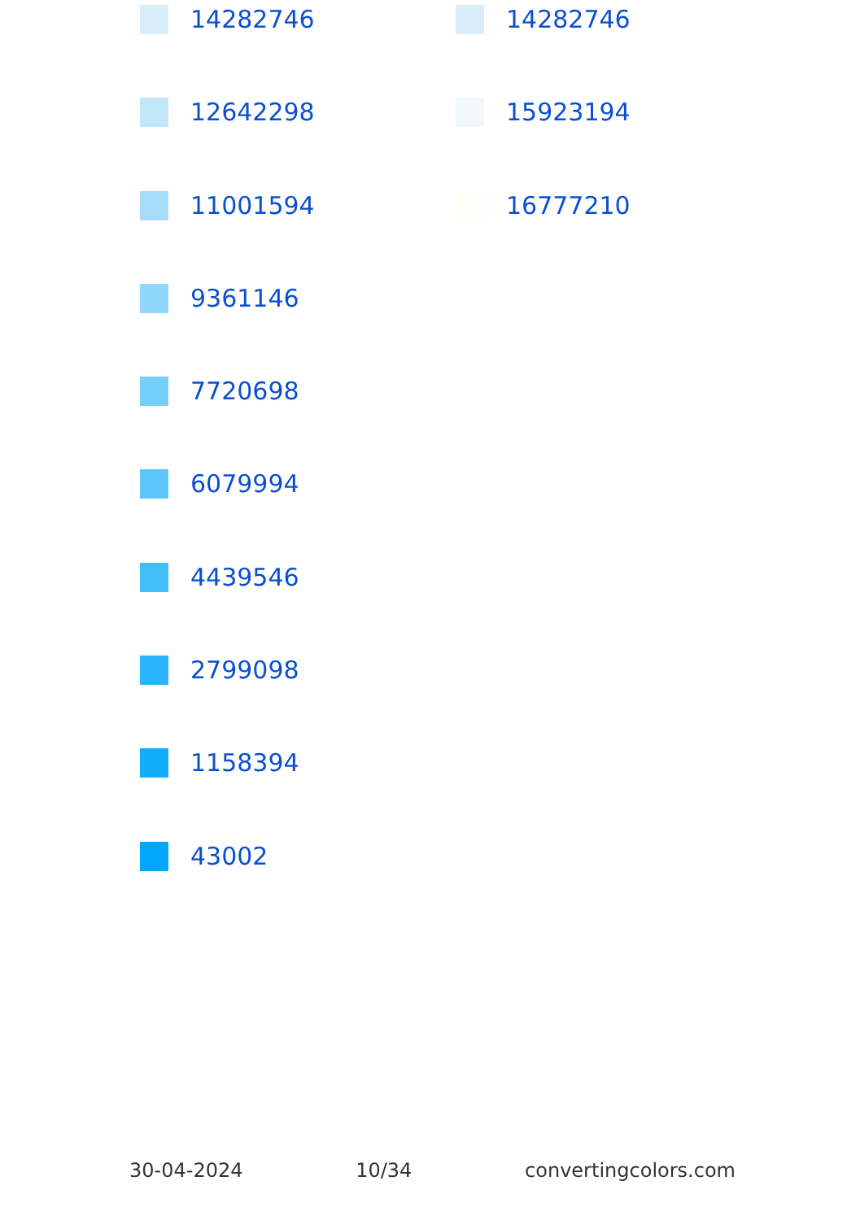14282746
12642298
11001594
9361146
7720698
6079994
4439546
2799098
1158394
43002
14282746
15923194
16777210
30-04-2024 10/34 convertingcolors.com